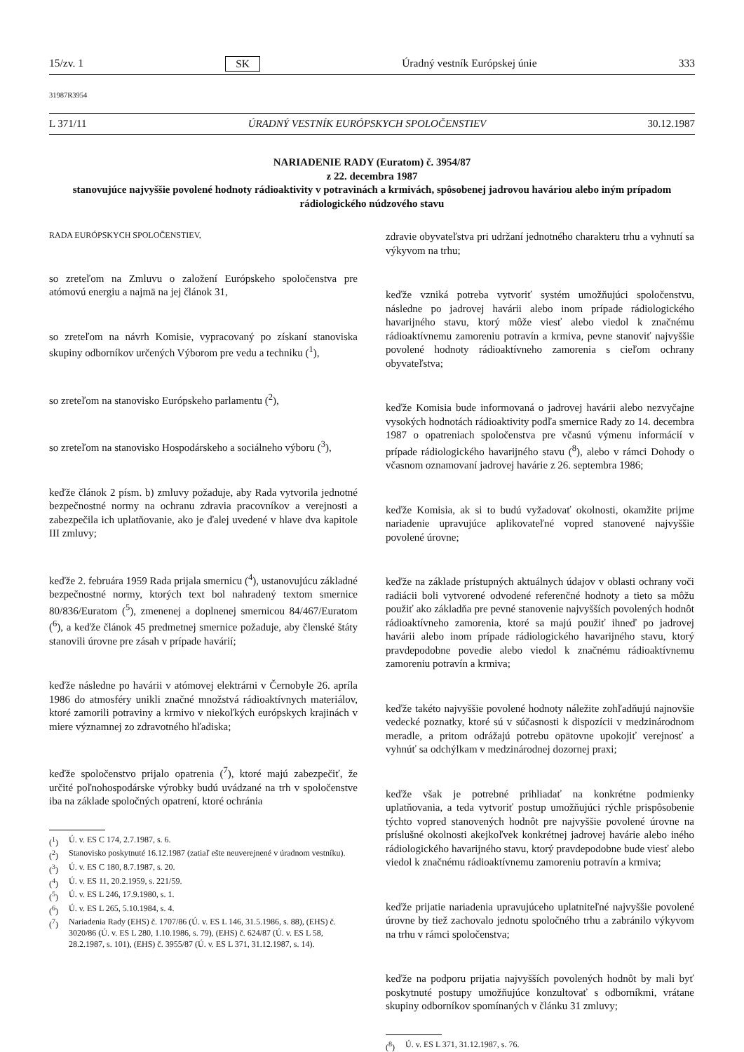15/zv. 1 SK Úradný vestník Európskej únie 333
31987R3954
L 371/11 ÚRADNÝ VESTNÍK EURÓPSKYCH SPOLOČENSTIEV 30.12.1987
NARIADENIE RADY (Euratom) č. 3954/87
z 22. decembra 1987
stanovujúce najvyššie povolené hodnoty rádioaktivity v potravinách a krmivách, spôsobenej jadrovou haváriou alebo iným prípadom rádiologického núdzového stavu
RADA EURÓPSKYCH SPOLOČENSTIEV,
so zreteľom na Zmluvu o založení Európskeho spoločenstva pre atómovú energiu a najmä na jej článok 31,
so zreteľom na návrh Komisie, vypracovaný po získaní stanoviska skupiny odborníkov určených Výborom pre vedu a techniku (<sup>1</sup>),
so zreteľom na stanovisko Európskeho parlamentu (<sup>2</sup>),
so zreteľom na stanovisko Hospodárskeho a sociálneho výboru (<sup>3</sup>),
keďže článok 2 písm. b) zmluvy požaduje, aby Rada vytvorila jednotné bezpečnostné normy na ochranu zdravia pracovníkov a verejnosti a zabezpečila ich uplatňovanie, ako je ďalej uvedené v hlave dva kapitole III zmluvy;
keďže 2. februára 1959 Rada prijala smernicu (<sup>4</sup>), ustanovujúcu základné bezpečnostné normy, ktorých text bol nahradený textom smernice 80/836/Euratom (<sup>5</sup>), zmenenej a doplnenej smernicou 84/467/Euratom (<sup>6</sup>), a keďže článok 45 predmetnej smernice požaduje, aby členské štáty stanovili úrovne pre zásah v prípade havárií;
keďže následne po havárii v atómovej elektrárni v Černobyle 26. apríla 1986 do atmosféry unikli značné množstvá rádioaktívnych materiálov, ktoré zamorili potraviny a krmivo v niekoľkých európskych krajinách v miere významnej zo zdravotného hľadiska;
keďže spoločenstvo prijalo opatrenia (<sup>7</sup>), ktoré majú zabezpečiť, že určité poľnohospodárske výrobky budú uvádzané na trh v spoločenstve iba na základe spoločných opatrení, ktoré ochránia
(<sup>1</sup>) Ú. v. ES C 174, 2.7.1987, s. 6.
(<sup>2</sup>) Stanovisko poskytnuté 16.12.1987 (zatiaľ ešte neuverejnené v úradnom vestníku).
(<sup>3</sup>) Ú. v. ES C 180, 8.7.1987, s. 20.
(<sup>4</sup>) Ú. v. ES 11, 20.2.1959, s. 221/59.
(<sup>5</sup>) Ú. v. ES L 246, 17.9.1980, s. 1.
(<sup>6</sup>) Ú. v. ES L 265, 5.10.1984, s. 4.
(<sup>7</sup>) Nariadenia Rady (EHS) č. 1707/86 (Ú. v. ES L 146, 31.5.1986, s. 88), (EHS) č. 3020/86 (Ú. v. ES L 280, 1.10.1986, s. 79), (EHS) č. 624/87 (Ú. v. ES L 58, 28.2.1987, s. 101), (EHS) č. 3955/87 (Ú. v. ES L 371, 31.12.1987, s. 14).
zdravie obyvateľstva pri udržaní jednotného charakteru trhu a vyhnutí sa výkyvom na trhu;
keďže vzniká potreba vytvoriť systém umožňujúci spoločenstvu, následne po jadrovej havárii alebo inom prípade rádiologického havarijného stavu, ktorý môže viesť alebo viedol k značnému rádioaktívnemu zamoreniu potravín a krmiva, pevne stanoviť najvyššie povolené hodnoty rádioaktívneho zamorenia s cieľom ochrany obyvateľstva;
keďže Komisia bude informovaná o jadrovej havárii alebo nezvyčajne vysokých hodnotách rádioaktivity podľa smernice Rady zo 14. decembra 1987 o opatreniach spoločenstva pre včasnú výmenu informácií v prípade rádiologického havarijného stavu (<sup>8</sup>), alebo v rámci Dohody o včasnom oznamovaní jadrovej havárie z 26. septembra 1986;
keďže Komisia, ak si to budú vyžadovať okolnosti, okamžite prijme nariadenie upravujúce aplikovateľné vopred stanovené najvyššie povolené úrovne;
keďže na základe prístupných aktuálnych údajov v oblasti ochrany voči radiácii boli vytvorené odvodené referenčné hodnoty a tieto sa môžu použiť ako základňa pre pevné stanovenie najvyšších povolených hodnôt rádioaktívneho zamorenia, ktoré sa majú použiť ihneď po jadrovej havárii alebo inom prípade rádiologického havarijného stavu, ktorý pravdepodobne povedie alebo viedol k značnému rádioaktívnemu zamoreniu potravín a krmiva;
keďže takéto najvyššie povolené hodnoty náležite zohľadňujú najnovšie vedecké poznatky, ktoré sú v súčasnosti k dispozícii v medzinárodnom meradle, a pritom odrážajú potrebu opätovne upokojiť verejnosť a vyhnúť sa odchýlkam v medzinárodnej dozornej praxi;
keďže však je potrebné prihliadať na konkrétne podmienky uplatňovania, a teda vytvoriť postup umožňujúci rýchle prispôsobenie týchto vopred stanovených hodnôt pre najvyššie povolené úrovne na príslušné okolnosti akejkoľvek konkrétnej jadrovej havárie alebo iného rádiologického havarijného stavu, ktorý pravdepodobne bude viesť alebo viedol k značnému rádioaktívnemu zamoreniu potravín a krmiva;
keďže prijatie nariadenia upravujúceho uplatniteľné najvyššie povolené úrovne by tiež zachovalo jednotu spoločného trhu a zabránilo výkyvom na trhu v rámci spoločenstva;
keďže na podporu prijatia najvyšších povolených hodnôt by mali byť poskytnuté postupy umožňujúce konzultovať s odborníkmi, vrátane skupiny odborníkov spomínaných v článku 31 zmluvy;
(<sup>8</sup>) Ú. v. ES L 371, 31.12.1987, s. 76.